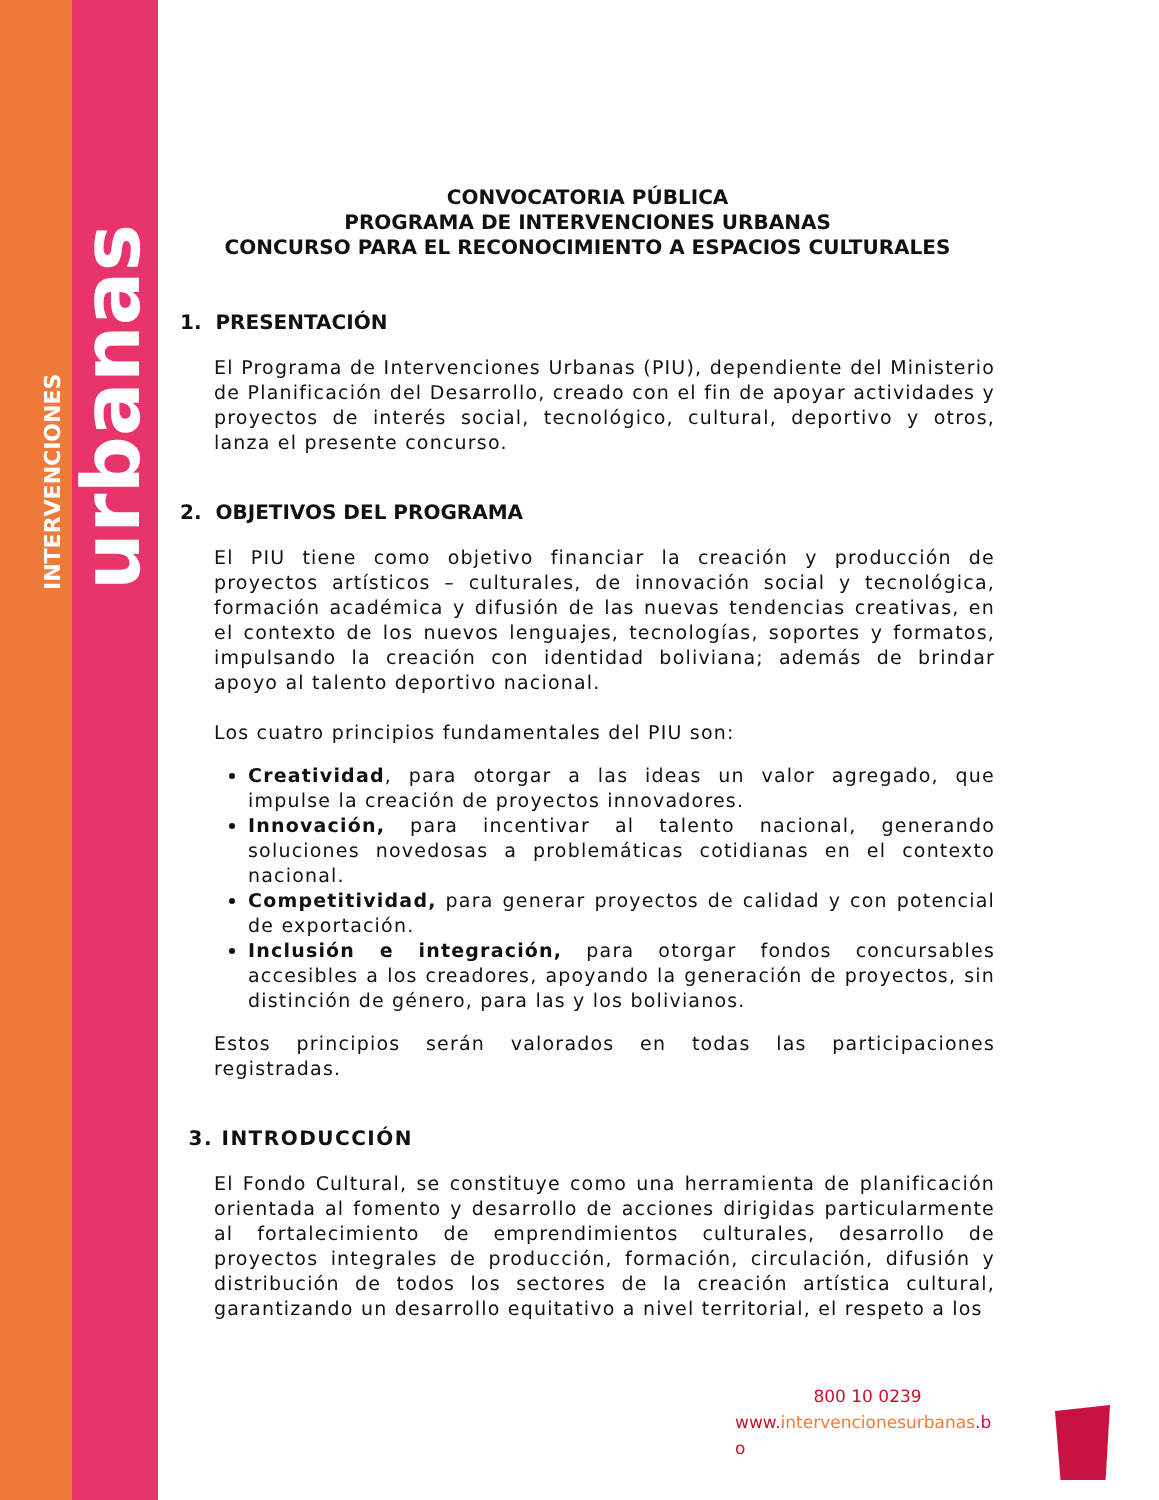INTERVENCIONES urbanas
CONVOCATORIA PÚBLICA
PROGRAMA DE INTERVENCIONES URBANAS
CONCURSO PARA EL RECONOCIMIENTO A ESPACIOS CULTURALES
1. PRESENTACIÓN
El Programa de Intervenciones Urbanas (PIU), dependiente del Ministerio de Planificación del Desarrollo, creado con el fin de apoyar actividades y proyectos de interés social, tecnológico, cultural, deportivo y otros, lanza el presente concurso.
2. OBJETIVOS DEL PROGRAMA
El PIU tiene como objetivo financiar la creación y producción de proyectos artísticos – culturales, de innovación social y tecnológica, formación académica y difusión de las nuevas tendencias creativas, en el contexto de los nuevos lenguajes, tecnologías, soportes y formatos, impulsando la creación con identidad boliviana; además de brindar apoyo al talento deportivo nacional.
Los cuatro principios fundamentales del PIU son:
Creatividad, para otorgar a las ideas un valor agregado, que impulse la creación de proyectos innovadores.
Innovación, para incentivar al talento nacional, generando soluciones novedosas a problemáticas cotidianas en el contexto nacional.
Competitividad, para generar proyectos de calidad y con potencial de exportación.
Inclusión e integración, para otorgar fondos concursables accesibles a los creadores, apoyando la generación de proyectos, sin distinción de género, para las y los bolivianos.
Estos principios serán valorados en todas las participaciones registradas.
3. INTRODUCCIÓN
El Fondo Cultural, se constituye como una herramienta de planificación orientada al fomento y desarrollo de acciones dirigidas particularmente al fortalecimiento de emprendimientos culturales, desarrollo de proyectos integrales de producción, formación, circulación, difusión y distribución de todos los sectores de la creación artística cultural, garantizando un desarrollo equitativo a nivel territorial, el respeto a los
800 10 0239
www.intervencionesurbanas.b
o